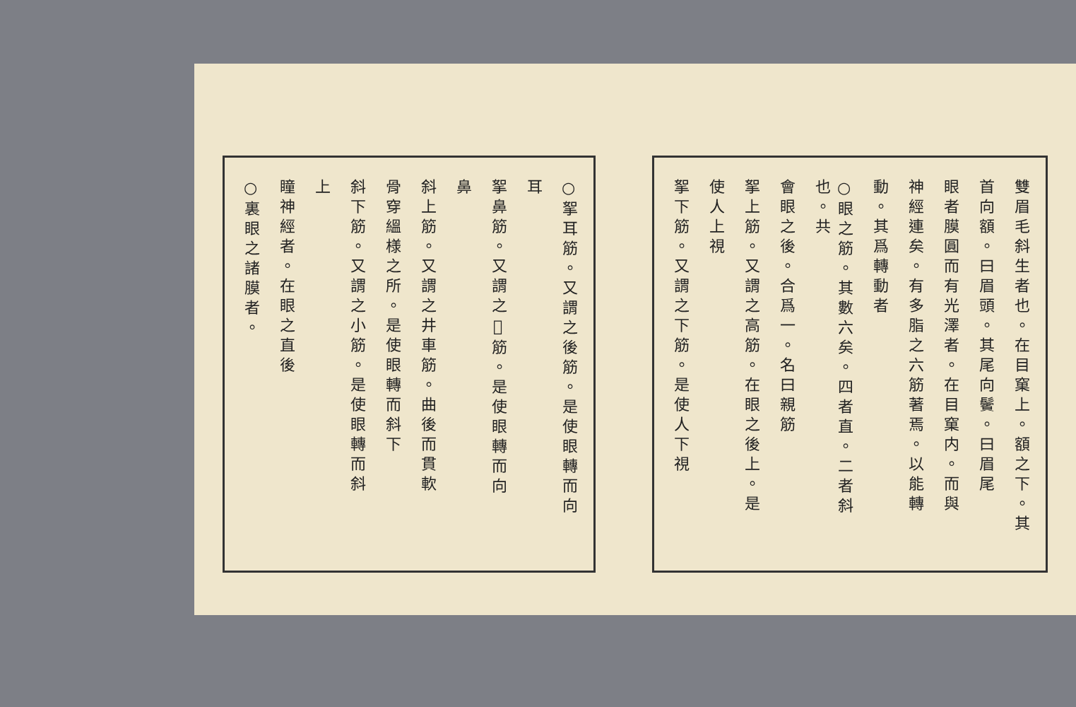○挐耳筋。又謂之後筋。是使眼轉而向
耳
挐鼻筋。又謂之𠚑筋。是使眼轉而向
鼻
斜上筋。又謂之井車筋。曲後而貫軟
骨穿縕様之所。是使眼轉而斜下
斜下筋。又謂之小筋。是使眼轉而斜
上
瞳神經者。在眼之直後
○裏眼之諸膜者。
雙眉毛斜生者也。在目窠上。額之下。其
首向額。曰眉頭。其尾向鬢。曰眉尾
眼者膜圓而有光澤者。在目窠内。而與
神經連矣。有多脂之六筋著焉。以能轉
動。其爲轉動者
○眼之筋。其數六矣。四者直。二者斜也。共
會眼之後。合爲一。名曰親筋
挐上筋。又謂之高筋。在眼之後上。是
使人上視
挐下筋。又謂之下筋。是使人下視